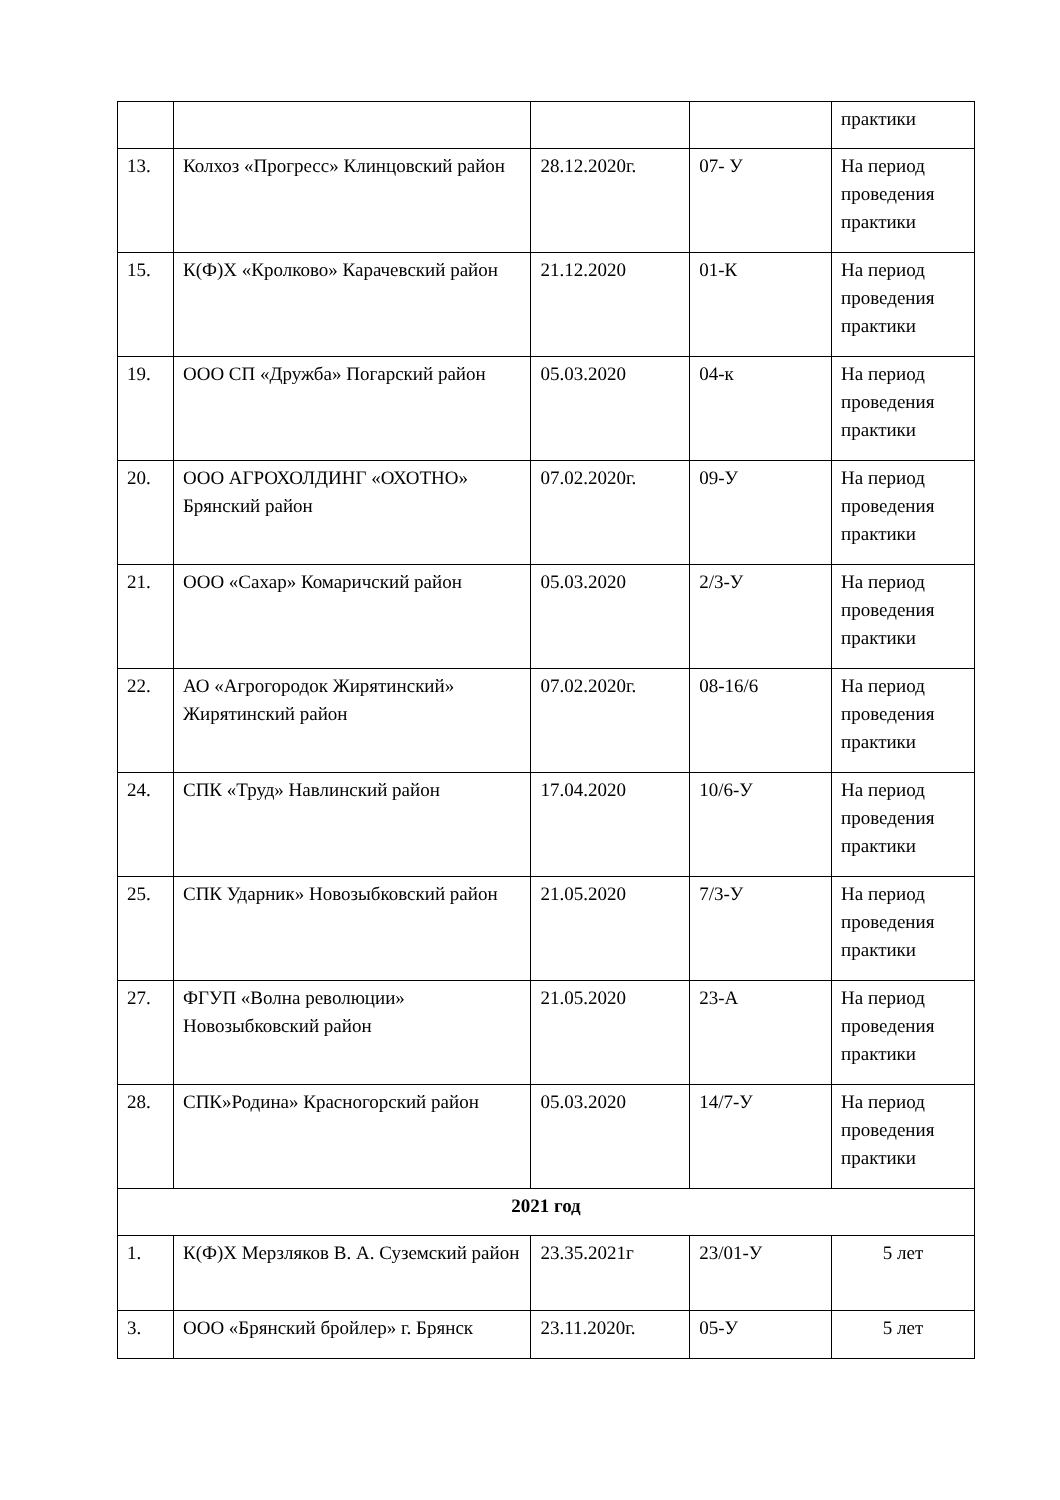| | | | | практики |
| 13. | Колхоз «Прогресс» Клинцовский район | 28.12.2020г. | 07- У | На период проведения практики |
| 15. | К(Ф)Х «Кролково» Карачевский район | 21.12.2020 | 01-К | На период проведения практики |
| 19. | ООО СП «Дружба» Погарский район | 05.03.2020 | 04-к | На период проведения практики |
| 20. | ООО АГРОХОЛДИНГ «ОХОТНО» Брянский район | 07.02.2020г. | 09-У | На период проведения практики |
| 21. | ООО «Сахар» Комаричский район | 05.03.2020 | 2/3-У | На период проведения практики |
| 22. | АО «Агрогородок Жирятинский» Жирятинский район | 07.02.2020г. | 08-16/6 | На период проведения практики |
| 24. | СПК «Труд» Навлинский район | 17.04.2020 | 10/6-У | На период проведения практики |
| 25. | СПК Ударник» Новозыбковский район | 21.05.2020 | 7/3-У | На период проведения практики |
| 27. | ФГУП «Волна революции» Новозыбковский район | 21.05.2020 | 23-А | На период проведения практики |
| 28. | СПК»Родина» Красногорский район | 05.03.2020 | 14/7-У | На период проведения практики |
| 2021 год | | | | |
| 1. | К(Ф)Х Мерзляков В. А. Суземский район | 23.35.2021г | 23/01-У | 5 лет |
| 3. | ООО «Брянский бройлер» г. Брянск | 23.11.2020г. | 05-У | 5 лет |